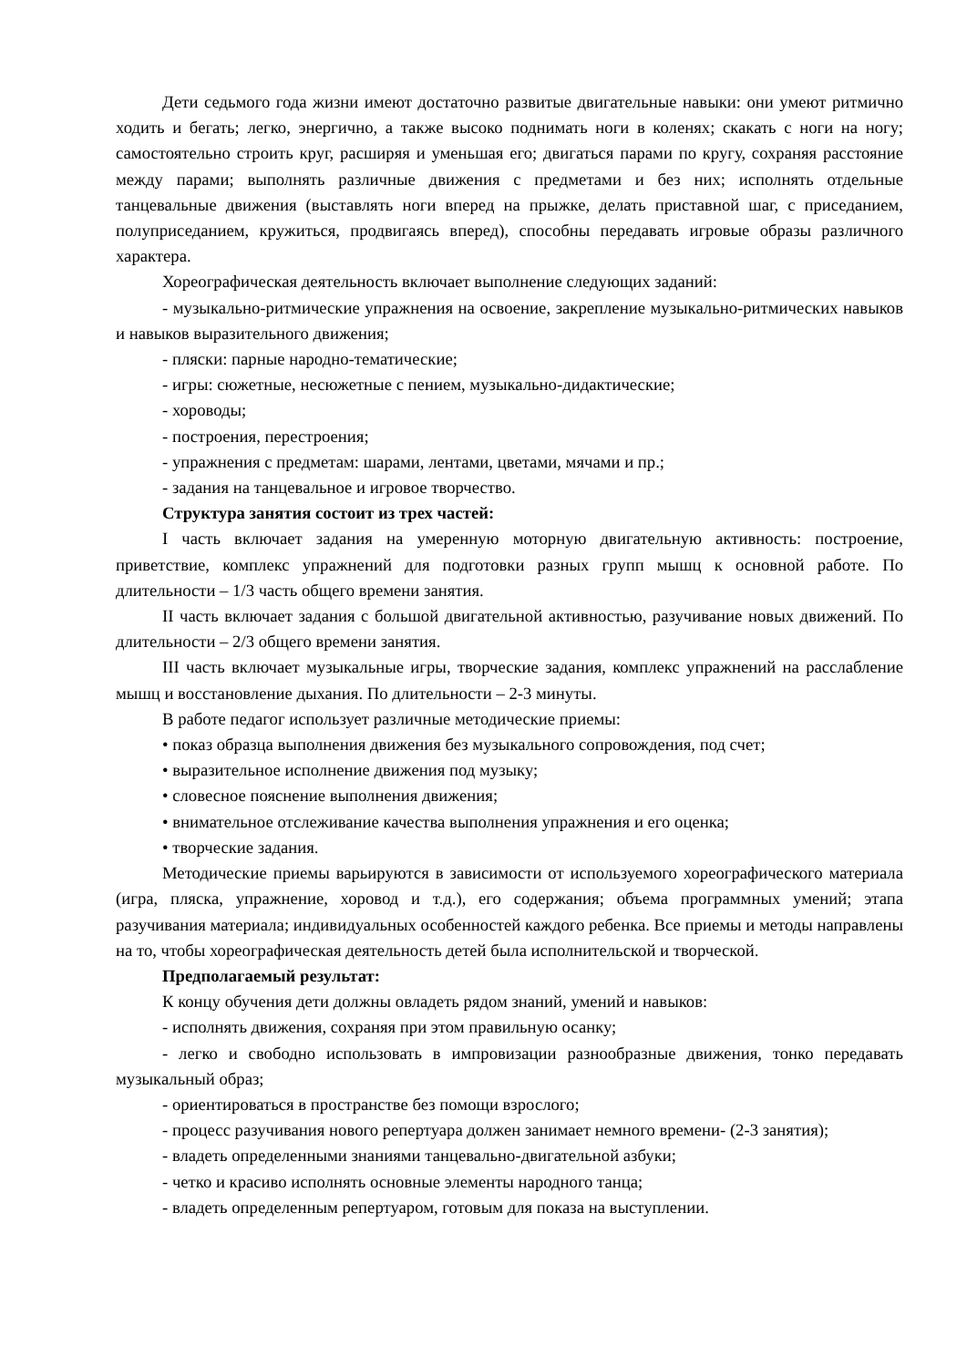Дети седьмого года жизни имеют достаточно развитые двигательные навыки: они умеют ритмично ходить и бегать; легко, энергично, а также высоко поднимать ноги в коленях; скакать с ноги на ногу; самостоятельно строить круг, расширяя и уменьшая его; двигаться парами по кругу, сохраняя расстояние между парами; выполнять различные движения с предметами и без них; исполнять отдельные танцевальные движения (выставлять ноги вперед на прыжке, делать приставной шаг, с приседанием, полуприседанием, кружиться, продвигаясь вперед), способны передавать игровые образы различного характера.
Хореографическая деятельность включает выполнение следующих заданий:
- музыкально-ритмические упражнения на освоение, закрепление музыкально-ритмических навыков и навыков выразительного движения;
- пляски: парные народно-тематические;
- игры: сюжетные, несюжетные с пением, музыкально-дидактические;
- хороводы;
- построения, перестроения;
- упражнения с предметам: шарами, лентами, цветами, мячами и пр.;
- задания на танцевальное и игровое творчество.
Структура занятия состоит из трех частей:
I часть включает задания на умеренную моторную двигательную активность: построение, приветствие, комплекс упражнений для подготовки разных групп мышц к основной работе. По длительности – 1/3 часть общего времени занятия.
II часть включает задания с большой двигательной активностью, разучивание новых движений. По длительности – 2/3 общего времени занятия.
III часть включает музыкальные игры, творческие задания, комплекс упражнений на расслабление мышц и восстановление дыхания. По длительности – 2-3 минуты.
В работе педагог использует различные методические приемы:
• показ образца выполнения движения без музыкального сопровождения, под счет;
• выразительное исполнение движения под музыку;
• словесное пояснение выполнения движения;
• внимательное отслеживание качества выполнения упражнения и его оценка;
• творческие задания.
Методические приемы варьируются в зависимости от используемого хореографического материала (игра, пляска, упражнение, хоровод и т.д.), его содержания; объема программных умений; этапа разучивания материала; индивидуальных особенностей каждого ребенка. Все приемы и методы направлены на то, чтобы хореографическая деятельность детей была исполнительской и творческой.
Предполагаемый результат:
К концу обучения дети должны овладеть рядом знаний, умений и навыков:
- исполнять движения, сохраняя при этом правильную осанку;
- легко и свободно использовать в импровизации разнообразные движения, тонко передавать музыкальный образ;
- ориентироваться в пространстве без помощи взрослого;
- процесс разучивания нового репертуара должен занимает немного времени- (2-3 занятия);
- владеть определенными знаниями танцевально-двигательной азбуки;
- четко и красиво исполнять основные элементы народного танца;
- владеть определенным репертуаром, готовым для показа на выступлении.